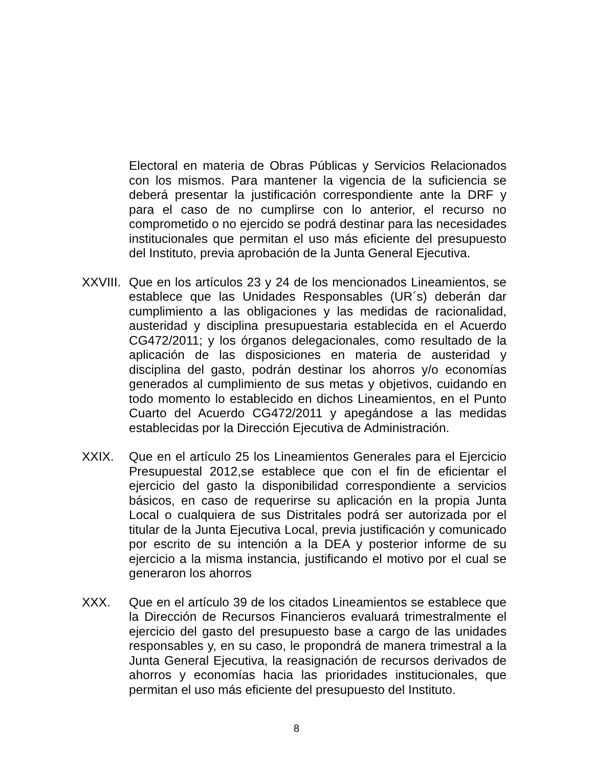Electoral en materia de Obras Públicas y Servicios Relacionados con los mismos. Para mantener la vigencia de la suficiencia se deberá presentar la justificación correspondiente ante la DRF y para el caso de no cumplirse con lo anterior, el recurso no comprometido o no ejercido se podrá destinar para las necesidades institucionales que permitan el uso más eficiente del presupuesto del Instituto, previa aprobación de la Junta General Ejecutiva.
XXVIII.
Que en los artículos 23 y 24 de los mencionados Lineamientos, se establece que las Unidades Responsables (UR´s) deberán dar cumplimiento a las obligaciones y las medidas de racionalidad, austeridad y disciplina presupuestaria establecida en el Acuerdo CG472/2011; y los órganos delegacionales, como resultado de la aplicación de las disposiciones en materia de austeridad y disciplina del gasto, podrán destinar los ahorros y/o economías generados al cumplimiento de sus metas y objetivos, cuidando en todo momento lo establecido en dichos Lineamientos, en el Punto Cuarto del Acuerdo CG472/2011 y apegándose a las medidas establecidas por la Dirección Ejecutiva de Administración.
XXIX. Que en el artículo 25 los Lineamientos Generales para el Ejercicio Presupuestal 2012,se establece que con el fin de eficientar el ejercicio del gasto la disponibilidad correspondiente a servicios básicos, en caso de requerirse su aplicación en la propia Junta Local o cualquiera de sus Distritales podrá ser autorizada por el titular de la Junta Ejecutiva Local, previa justificación y comunicado por escrito de su intención a la DEA y posterior informe de su ejercicio a la misma instancia, justificando el motivo por el cual se generaron los ahorros
XXX. Que en el artículo 39 de los citados Lineamientos se establece que la Dirección de Recursos Financieros evaluará trimestralmente el ejercicio del gasto del presupuesto base a cargo de las unidades responsables y, en su caso, le propondrá de manera trimestral a la Junta General Ejecutiva, la reasignación de recursos derivados de ahorros y economías hacia las prioridades institucionales, que permitan el uso más eficiente del presupuesto del Instituto.
8